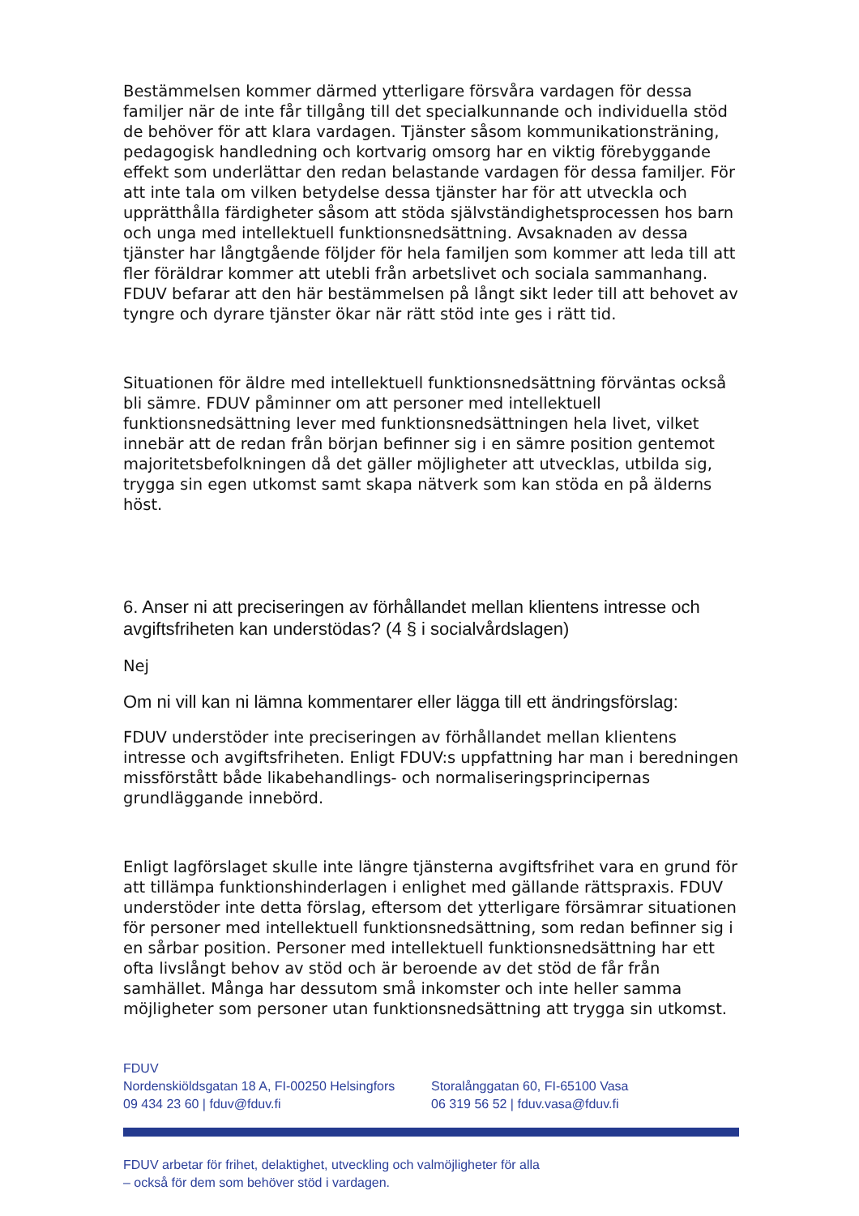Bestämmelsen kommer därmed ytterligare försvåra vardagen för dessa familjer när de inte får tillgång till det specialkunnande och individuella stöd de behöver för att klara vardagen. Tjänster såsom kommunikationsträning, pedagogisk handledning och kortvarig omsorg har en viktig förebyggande effekt som underlättar den redan belastande vardagen för dessa familjer. För att inte tala om vilken betydelse dessa tjänster har för att utveckla och upprätthålla färdigheter såsom att stöda självständighetsprocessen hos barn och unga med intellektuell funktionsnedsättning. Avsaknaden av dessa tjänster har långtgående följder för hela familjen som kommer att leda till att fler föräldrar kommer att utebli från arbetslivet och sociala sammanhang. FDUV befarar att den här bestämmelsen på långt sikt leder till att behovet av tyngre och dyrare tjänster ökar när rätt stöd inte ges i rätt tid.
Situationen för äldre med intellektuell funktionsnedsättning förväntas också bli sämre. FDUV påminner om att personer med intellektuell funktionsnedsättning lever med funktionsnedsättningen hela livet, vilket innebär att de redan från början befinner sig i en sämre position gentemot majoritetsbefolkningen då det gäller möjligheter att utvecklas, utbilda sig, trygga sin egen utkomst samt skapa nätverk som kan stöda en på älderns höst.
6. Anser ni att preciseringen av förhållandet mellan klientens intresse och avgiftsfriheten kan understödas? (4 § i socialvårdslagen)
Nej
Om ni vill kan ni lämna kommentarer eller lägga till ett ändringsförslag:
FDUV understöder inte preciseringen av förhållandet mellan klientens intresse och avgiftsfriheten. Enligt FDUV:s uppfattning har man i beredningen missförstått både likabehandlings- och normaliseringsprincipernas grundläggande innebörd.
Enligt lagförslaget skulle inte längre tjänsterna avgiftsfrihet vara en grund för att tillämpa funktionshinderlagen i enlighet med gällande rättspraxis. FDUV understöder inte detta förslag, eftersom det ytterligare försämrar situationen för personer med intellektuell funktionsnedsättning, som redan befinner sig i en sårbar position. Personer med intellektuell funktionsnedsättning har ett ofta livslångt behov av stöd och är beroende av det stöd de får från samhället. Många har dessutom små inkomster och inte heller samma möjligheter som personer utan funktionsnedsättning att trygga sin utkomst.
FDUV
Nordenskiöldsgatan 18 A, FI-00250 Helsingfors
09 434 23 60 | fduv@fduv.fi
Storalånggatan 60, FI-65100 Vasa
06 319 56 52 | fduv.vasa@fduv.fi
FDUV arbetar för frihet, delaktighet, utveckling och valmöjligheter för alla
– också för dem som behöver stöd i vardagen.